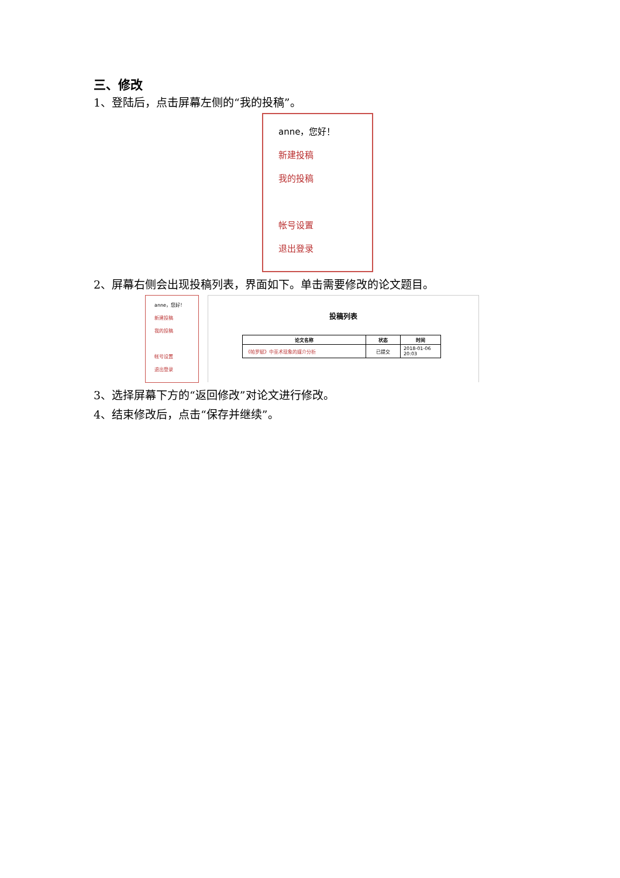三、修改
1、登陆后，点击屏幕左侧的“我的投稿”。
anne，您好！
新建投稿
我的投稿
帐号设置
退出登录
2、屏幕右侧会出现投稿列表，界面如下。单击需要修改的论文题目。
anne，您好！
新建投稿
我的投稿
帐号设置
退出登录
投稿列表
| 论文名称 | 状态 | 时间 |
| --- | --- | --- |
| 《帕罗赋》中巫术现象的媒介分析 | 已提交 | 2018-01-06 20:03 |
3、选择屏幕下方的“返回修改”对论文进行修改。
4、结束修改后，点击“保存并继续”。